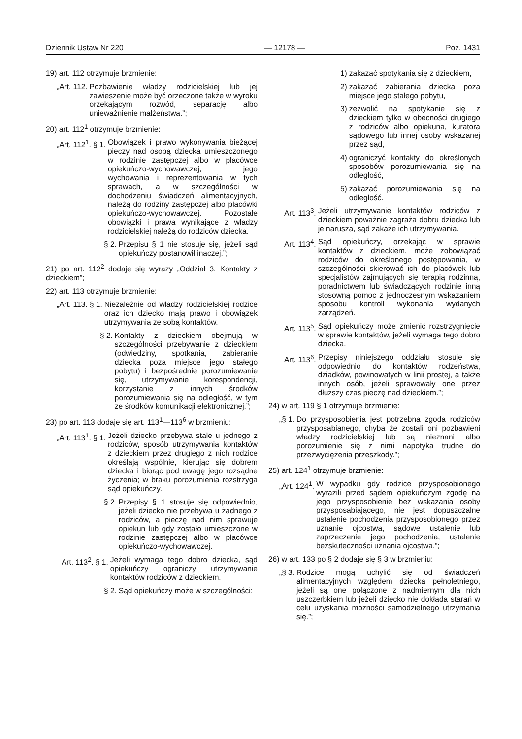Dziennik Ustaw Nr 220 — 12178 — Poz. 1431
19) art. 112 otrzymuje brzmienie:
„Art. 112. Pozbawienie władzy rodzicielskiej lub jej zawieszenie może być orzeczone także w wyroku orzekającym rozwód, separację albo unieważnienie małżeństwa.”;
20) art. 112<sup>1</sup> otrzymuje brzmienie:
„Art. 112<sup>1</sup>. § 1. Obowiązek i prawo wykonywania bieżącej pieczy nad osobą dziecka umieszczonego w rodzinie zastępczej albo w placówce opiekuńczo-wychowawczej, jego wychowania i reprezentowania w tych sprawach, a w szczególności w dochodzeniu świadczeń alimentacyjnych, należą do rodziny zastępczej albo placówki opiekuńczo-wychowawczej. Pozostałe obowiązki i prawa wynikające z władzy rodzicielskiej należą do rodziców dziecka.
§ 2. Przepisu § 1 nie stosuje się, jeżeli sąd opiekuńczy postanowił inaczej.”;
21) po art. 112<sup>2</sup> dodaje się wyrazy „Oddział 3. Kontakty z dzieckiem”;
22) art. 113 otrzymuje brzmienie:
„Art. 113. § 1. Niezależnie od władzy rodzicielskiej rodzice oraz ich dziecko mają prawo i obowiązek utrzymywania ze sobą kontaktów.
§ 2. Kontakty z dzieckiem obejmują w szczególności przebywanie z dzieckiem (odwiedziny, spotkania, zabieranie dziecka poza miejsce jego stałego pobytu) i bezpośrednie porozumiewanie się, utrzymywanie korespondencji, korzystanie z innych środków porozumiewania się na odległość, w tym ze środków komunikacji elektronicznej.”;
23) po art. 113 dodaje się art. 113<sup>1</sup>—113<sup>6</sup> w brzmieniu:
„Art. 113<sup>1</sup>. § 1. Jeżeli dziecko przebywa stale u jednego z rodziców, sposób utrzymywania kontaktów z dzieckiem przez drugiego z nich rodzice określają wspólnie, kierując się dobrem dziecka i biorąc pod uwagę jego rozsądne życzenia; w braku porozumienia rozstrzyga sąd opiekuńczy.
§ 2. Przepisy § 1 stosuje się odpowiednio, jeżeli dziecko nie przebywa u żadnego z rodziców, a pieczę nad nim sprawuje opiekun lub gdy zostało umieszczone w rodzinie zastępczej albo w placówce opiekuńczo-wychowawczej.
Art. 113<sup>2</sup>. § 1. Jeżeli wymaga tego dobro dziecka, sąd opiekuńczy ograniczy utrzymywanie kontaktów rodziców z dzieckiem.
§ 2. Sąd opiekuńczy może w szczególności:
1) zakazać spotykania się z dzieckiem,
2) zakazać zabierania dziecka poza miejsce jego stałego pobytu,
3) zezwolić na spotykanie się z dzieckiem tylko w obecności drugiego z rodziców albo opiekuna, kuratora sądowego lub innej osoby wskazanej przez sąd,
4) ograniczyć kontakty do określonych sposobów porozumiewania się na odległość,
5) zakazać porozumiewania się na odległość.
Art. 113<sup>3</sup>. Jeżeli utrzymywanie kontaktów rodziców z dzieckiem poważnie zagraża dobru dziecka lub je narusza, sąd zakaże ich utrzymywania.
Art. 113<sup>4</sup>. Sąd opiekuńczy, orzekając w sprawie kontaktów z dzieckiem, może zobowiązać rodziców do określonego postępowania, w szczególności skierować ich do placówek lub specjalistów zajmujących się terapią rodzinną, poradnictwem lub świadczących rodzinie inną stosowną pomoc z jednoczesnym wskazaniem sposobu kontroli wykonania wydanych zarządzeń.
Art. 113<sup>5</sup>. Sąd opiekuńczy może zmienić rozstrzygnięcie w sprawie kontaktów, jeżeli wymaga tego dobro dziecka.
Art. 113<sup>6</sup>. Przepisy niniejszego oddziału stosuje się odpowiednio do kontaktów rodzeństwa, dziadków, powinowatych w linii prostej, a także innych osób, jeżeli sprawowały one przez dłuższy czas pieczę nad dzieckiem.”;
24) w art. 119 § 1 otrzymuje brzmienie:
„§ 1. Do przysposobienia jest potrzebna zgoda rodziców przysposabianego, chyba że zostali oni pozbawieni władzy rodzicielskiej lub są nieznani albo porozumienie się z nimi napotyka trudne do przezwyciężenia przeszkody.”;
25) art. 124<sup>1</sup> otrzymuje brzmienie:
„Art. 124<sup>1</sup>. W wypadku gdy rodzice przysposobionego wyrazili przed sądem opiekuńczym zgodę na jego przysposobienie bez wskazania osoby przysposabiającego, nie jest dopuszczalne ustalenie pochodzenia przysposobionego przez uznanie ojcostwa, sądowe ustalenie lub zaprzeczenie jego pochodzenia, ustalenie bezskuteczności uznania ojcostwa.”;
26) w art. 133 po § 2 dodaje się § 3 w brzmieniu:
„§ 3. Rodzice mogą uchylić się od świadczeń alimentacyjnych względem dziecka pełnoletniego, jeżeli są one połączone z nadmiernym dla nich uszczerbkiem lub jeżeli dziecko nie dokłada starań w celu uzyskania możności samodzielnego utrzymania się.”;